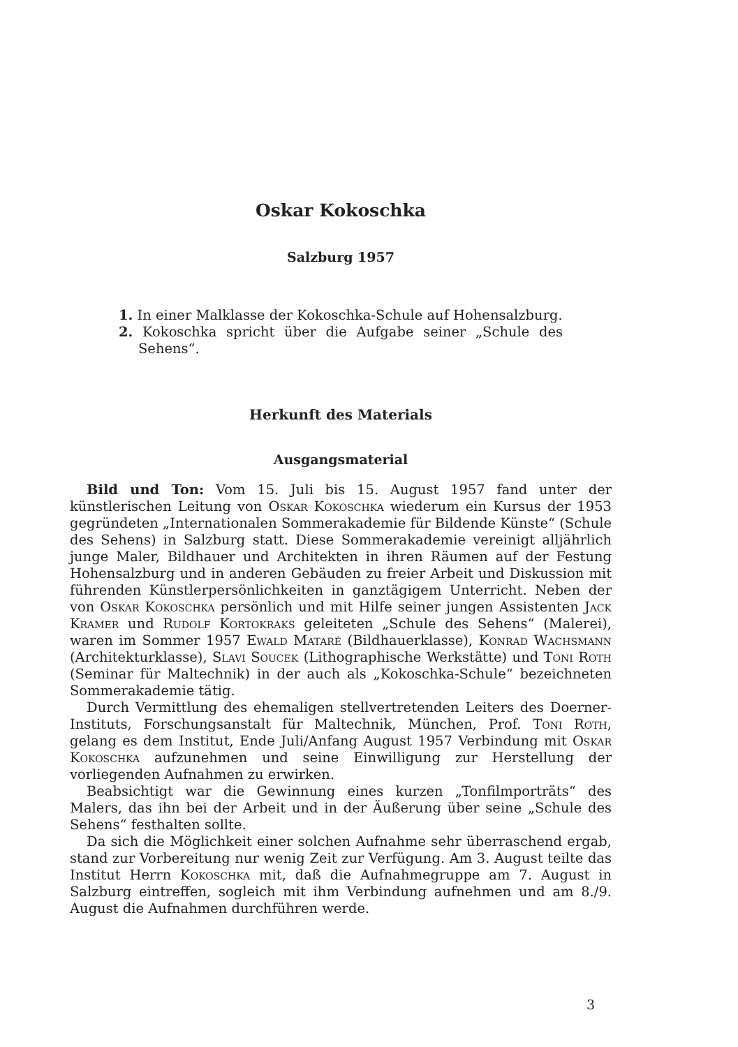Oskar Kokoschka
Salzburg 1957
1. In einer Malklasse der Kokoschka-Schule auf Hohensalzburg.
2. Kokoschka spricht über die Aufgabe seiner „Schule des Sehens“.
Herkunft des Materials
Ausgangsmaterial
Bild und Ton: Vom 15. Juli bis 15. August 1957 fand unter der künstlerischen Leitung von Oskar Kokoschka wiederum ein Kursus der 1953 gegründeten „Internationalen Sommerakademie für Bildende Künste“ (Schule des Sehens) in Salzburg statt. Diese Sommerakademie vereinigt alljährlich junge Maler, Bildhauer und Architekten in ihren Räumen auf der Festung Hohensalzburg und in anderen Gebäuden zu freier Arbeit und Diskussion mit führenden Künstlerpersönlichkeiten in ganztägigem Unterricht. Neben der von Oskar Kokoschka persönlich und mit Hilfe seiner jungen Assistenten Jack Kramer und Rudolf Kortokraks geleiteten „Schule des Sehens“ (Malerei), waren im Sommer 1957 Ewald Mataré (Bildhauerklasse), Konrad Wachsmann (Architekturklasse), Slavi Soucek (Lithographische Werkstätte) und Toni Roth (Seminar für Maltechnik) in der auch als „Kokoschka-Schule“ bezeichneten Sommerakademie tätig.
Durch Vermittlung des ehemaligen stellvertretenden Leiters des Doerner-Instituts, Forschungsanstalt für Maltechnik, München, Prof. Toni Roth, gelang es dem Institut, Ende Juli/Anfang August 1957 Verbindung mit Oskar Kokoschka aufzunehmen und seine Einwilligung zur Herstellung der vorliegenden Aufnahmen zu erwirken.
Beabsichtigt war die Gewinnung eines kurzen „Tonfilmporträts“ des Malers, das ihn bei der Arbeit und in der Äußerung über seine „Schule des Sehens“ festhalten sollte.
Da sich die Möglichkeit einer solchen Aufnahme sehr überraschend ergab, stand zur Vorbereitung nur wenig Zeit zur Verfügung. Am 3. August teilte das Institut Herrn Kokoschka mit, daß die Aufnahmegruppe am 7. August in Salzburg eintreffen, sogleich mit ihm Verbindung aufnehmen und am 8./9. August die Aufnahmen durchführen werde.
3